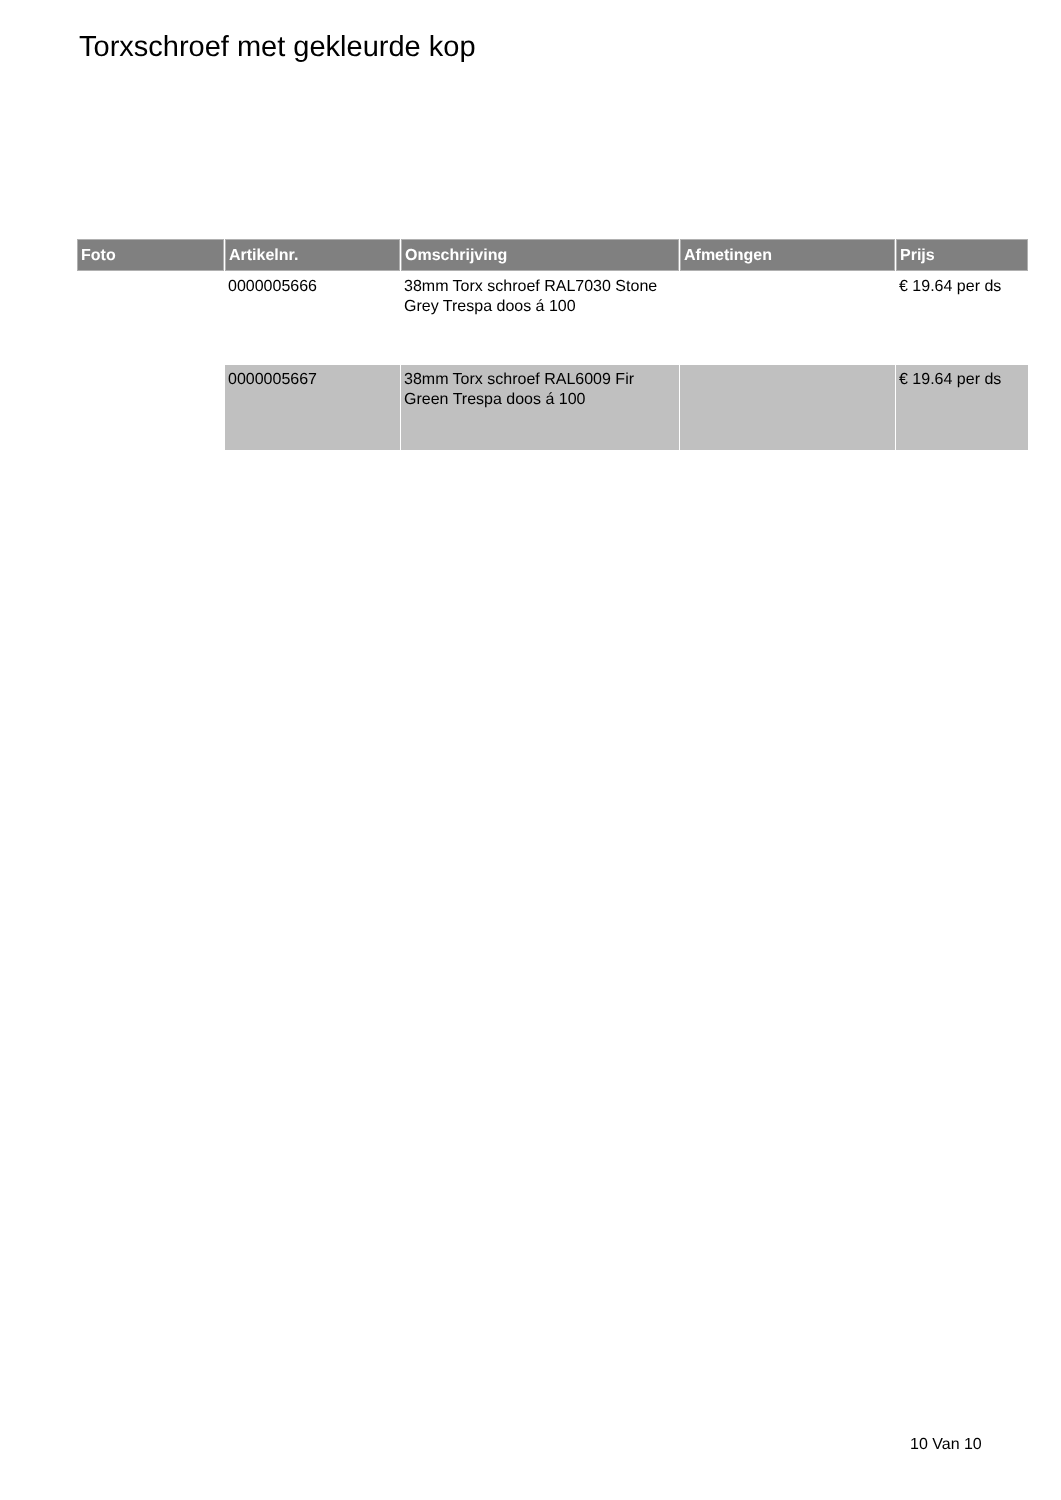Torxschroef met gekleurde kop
| Foto | Artikelnr. | Omschrijving | Afmetingen | Prijs |
| --- | --- | --- | --- | --- |
| | 0000005666 | 38mm Torx schroef RAL7030 Stone Grey Trespa doos á 100 | | € 19.64 per ds |
| | 0000005667 | 38mm Torx schroef RAL6009 Fir Green Trespa doos á 100 | | € 19.64 per ds |
10 Van 10